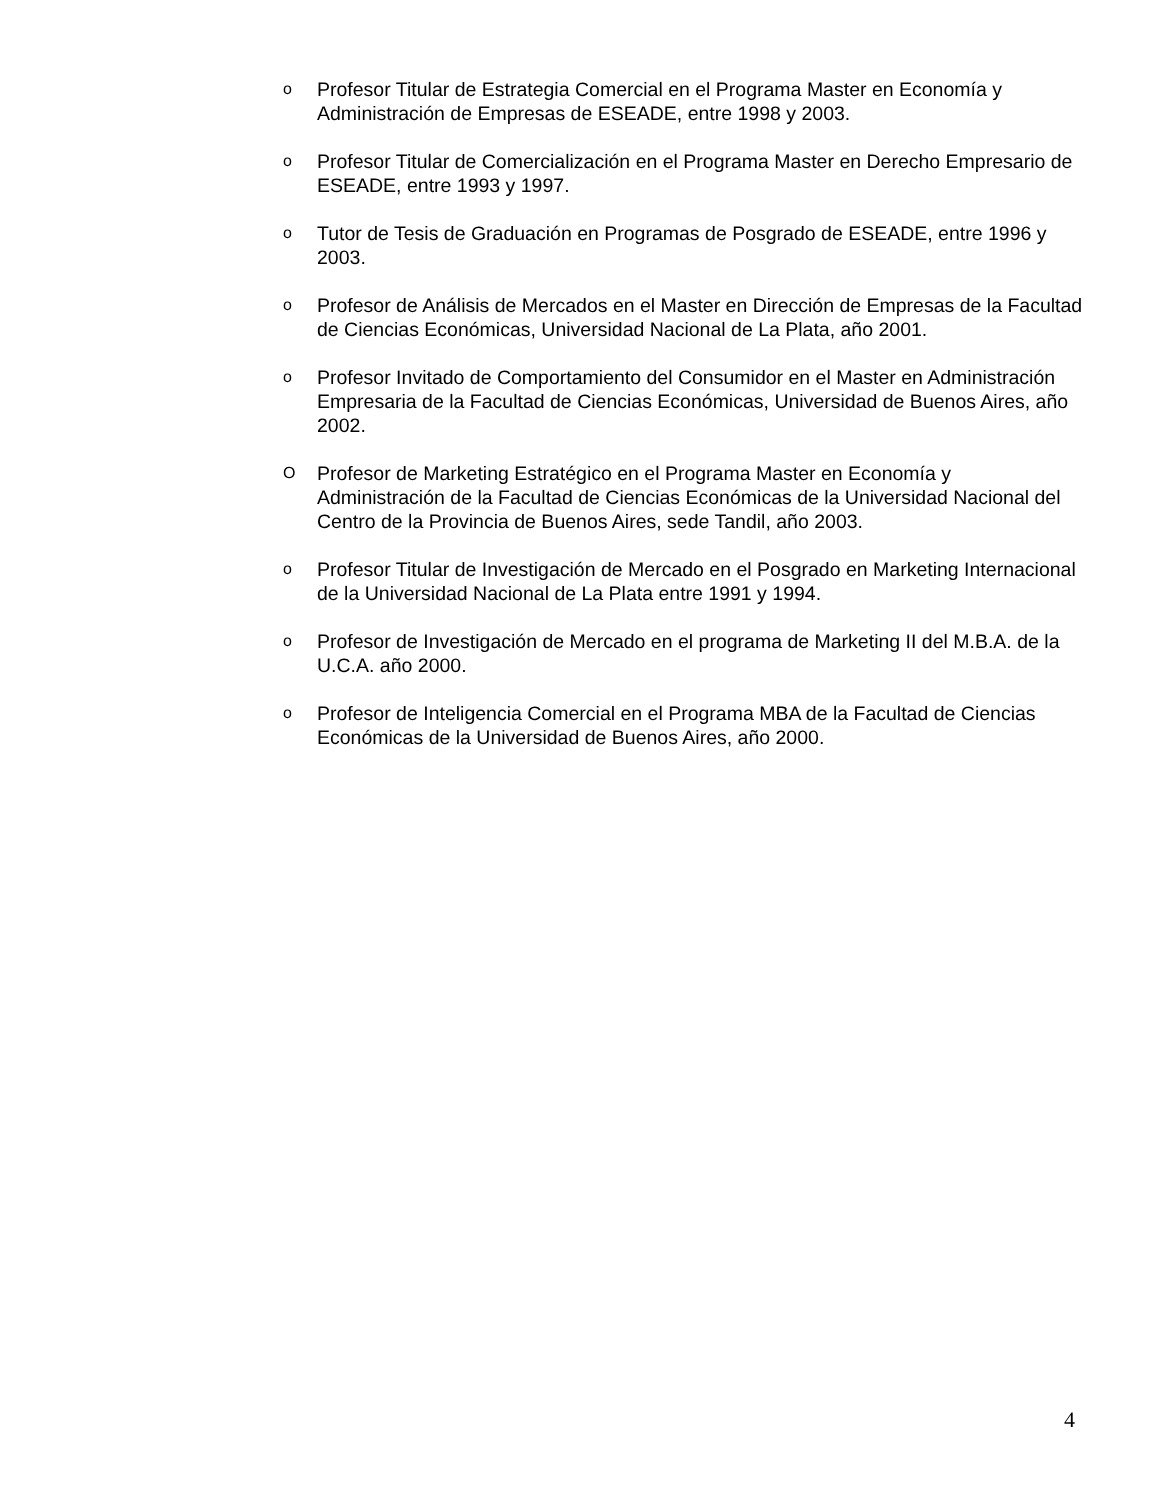o Profesor Titular de Estrategia Comercial en el Programa Master en Economía y Administración de Empresas de ESEADE, entre 1998 y 2003.
o Profesor Titular de Comercialización en el Programa Master en Derecho Empresario de ESEADE, entre 1993 y 1997.
o Tutor de Tesis de Graduación en Programas de Posgrado de ESEADE, entre 1996 y 2003.
o Profesor de Análisis de Mercados en el Master en Dirección de Empresas de la Facultad de Ciencias Económicas, Universidad Nacional de La Plata, año 2001.
o Profesor Invitado de Comportamiento del Consumidor en el Master en Administración Empresaria de la Facultad de Ciencias Económicas, Universidad de Buenos Aires, año 2002.
O Profesor de Marketing Estratégico en el Programa Master en Economía y Administración de la Facultad de Ciencias Económicas de la Universidad Nacional del Centro de la Provincia de Buenos Aires, sede Tandil, año 2003.
o Profesor Titular de Investigación de Mercado en el Posgrado en Marketing Internacional de la Universidad Nacional de La Plata entre 1991 y 1994.
o Profesor de Investigación de Mercado en el programa de Marketing II del M.B.A. de la U.C.A. año 2000.
o Profesor de Inteligencia Comercial en el Programa MBA de la Facultad de Ciencias Económicas de la Universidad de Buenos Aires, año 2000.
4